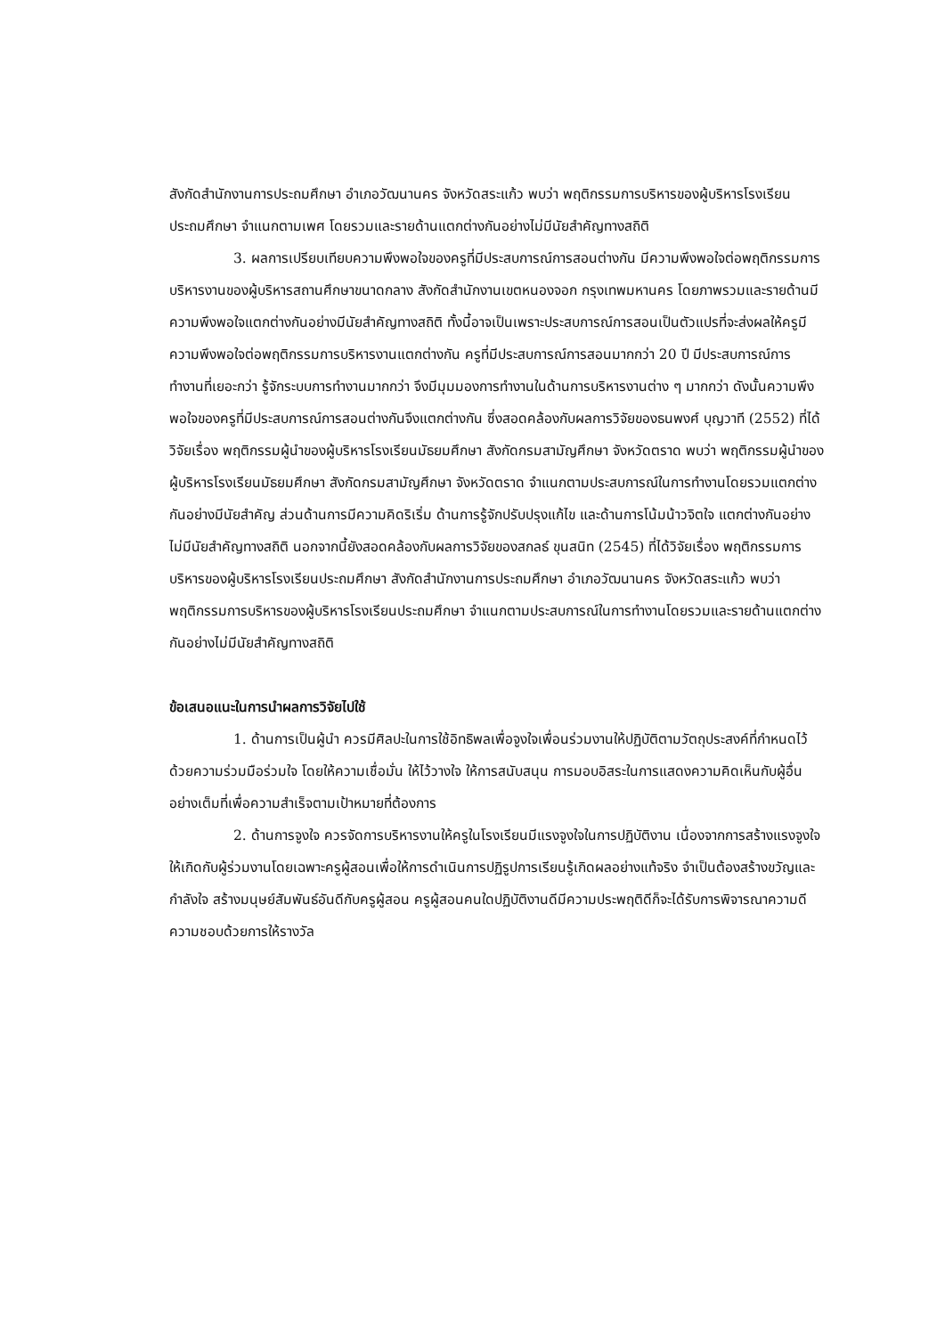สังกัดสำนักงานการประถมศึกษา อำเภอวัฒนานคร จังหวัดสระแก้ว พบว่า พฤติกรรมการบริหารของผู้บริหารโรงเรียนประถมศึกษา จำแนกตามเพศ โดยรวมและรายด้านแตกต่างกันอย่างไม่มีนัยสำคัญทางสถิติ
3. ผลการเปรียบเทียบความพึงพอใจของครูที่มีประสบการณ์การสอนต่างกัน มีความพึงพอใจต่อพฤติกรรมการบริหารงานของผู้บริหารสถานศึกษาขนาดกลาง สังกัดสำนักงานเขตหนองจอก กรุงเทพมหานคร โดยภาพรวมและรายด้านมีความพึงพอใจแตกต่างกันอย่างมีนัยสำคัญทางสถิติ ทั้งนี้อาจเป็นเพราะประสบการณ์การสอนเป็นตัวแปรที่จะส่งผลให้ครูมีความพึงพอใจต่อพฤติกรรมการบริหารงานแตกต่างกัน ครูที่มีประสบการณ์การสอนมากกว่า 20 ปี มีประสบการณ์การทำงานที่เยอะกว่า รู้จักระบบการทำงานมากกว่า จึงมีมุมมองการทำงานในด้านการบริหารงานต่าง ๆ มากกว่า ดังนั้นความพึงพอใจของครูที่มีประสบการณ์การสอนต่างกันจึงแตกต่างกัน ซึ่งสอดคล้องกับผลการวิจัยของธนพงศ์ บุญวาที (2552) ที่ได้วิจัยเรื่อง พฤติกรรมผู้นำของผู้บริหารโรงเรียนมัธยมศึกษา สังกัดกรมสามัญศึกษา จังหวัดตราด พบว่า พฤติกรรมผู้นำของผู้บริหารโรงเรียนมัธยมศึกษา สังกัดกรมสามัญศึกษา จังหวัดตราด จำแนกตามประสบการณ์ในการทำงานโดยรวมแตกต่างกันอย่างมีนัยสำคัญ ส่วนด้านการมีความคิดริเริ่ม ด้านการรู้จักปรับปรุงแก้ไข และด้านการโน้มน้าวจิตใจ แตกต่างกันอย่างไม่มีนัยสำคัญทางสถิติ นอกจากนี้ยังสอดคล้องกับผลการวิจัยของสกลธ์ ขุนสนิท (2545) ที่ได้วิจัยเรื่อง พฤติกรรมการบริหารของผู้บริหารโรงเรียนประถมศึกษา สังกัดสำนักงานการประถมศึกษา อำเภอวัฒนานคร จังหวัดสระแก้ว พบว่า พฤติกรรมการบริหารของผู้บริหารโรงเรียนประถมศึกษา จำแนกตามประสบการณ์ในการทำงานโดยรวมและรายด้านแตกต่างกันอย่างไม่มีนัยสำคัญทางสถิติ
ข้อเสนอแนะในการนำผลการวิจัยไปใช้
1. ด้านการเป็นผู้นำ ควรมีศิลปะในการใช้อิทธิพลเพื่อจูงใจเพื่อนร่วมงานให้ปฏิบัติตามวัตถุประสงค์ที่กำหนดไว้ ด้วยความร่วมมือร่วมใจ โดยให้ความเชื่อมั่น ให้ไว้วางใจ ให้การสนับสนุน การมอบอิสระในการแสดงความคิดเห็นกับผู้อื่นอย่างเต็มที่เพื่อความสำเร็จตามเป้าหมายที่ต้องการ
2. ด้านการจูงใจ ควรจัดการบริหารงานให้ครูในโรงเรียนมีแรงจูงใจในการปฏิบัติงาน เนื่องจากการสร้างแรงจูงใจให้เกิดกับผู้ร่วมงานโดยเฉพาะครูผู้สอนเพื่อให้การดำเนินการปฏิรูปการเรียนรู้เกิดผลอย่างแท้จริง จำเป็นต้องสร้างขวัญและกำลังใจ สร้างมนุษย์สัมพันธ์อันดีกับครูผู้สอน ครูผู้สอนคนใดปฏิบัติงานดีมีความประพฤติดีก็จะได้รับการพิจารณาความดีความชอบด้วยการให้รางวัล